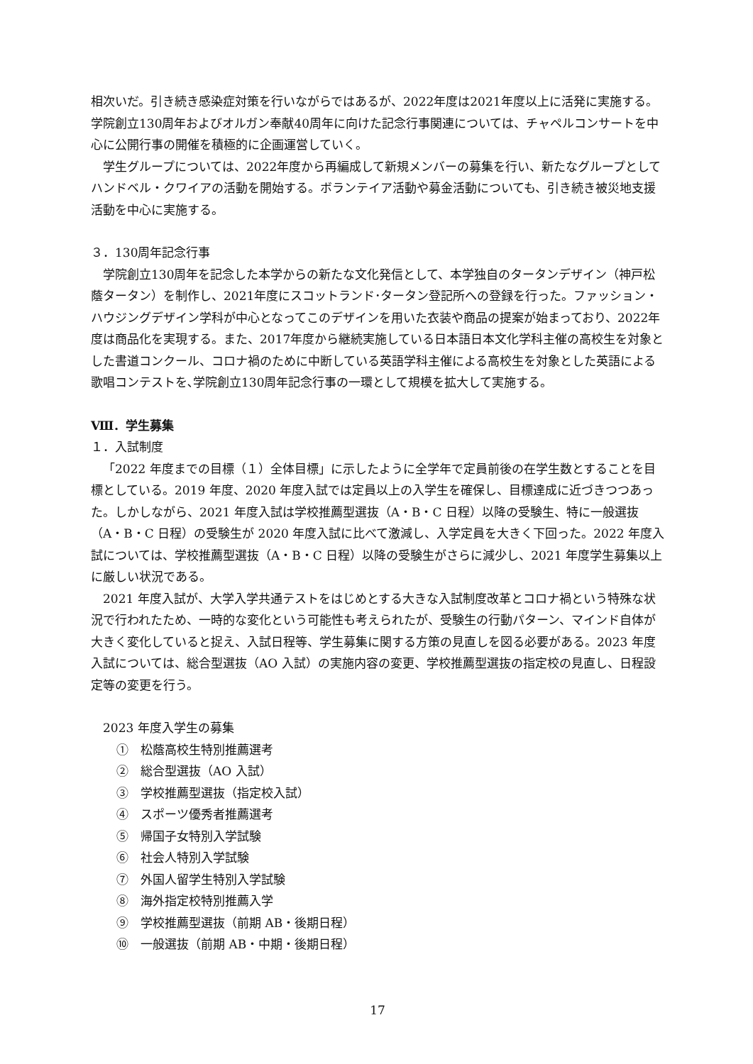相次いだ。引き続き感染症対策を行いながらではあるが、2022年度は2021年度以上に活発に実施する。学院創立130周年およびオルガン奉献40周年に向けた記念行事関連については、チャペルコンサートを中心に公開行事の開催を積極的に企画運営していく。
学生グループについては、2022年度から再編成して新規メンバーの募集を行い、新たなグループとしてハンドベル・クワイアの活動を開始する。ボランテイア活動や募金活動についても、引き続き被災地支援活動を中心に実施する。
３．130周年記念行事
学院創立130周年を記念した本学からの新たな文化発信として、本学独自のタータンデザイン（神戸松蔭タータン）を制作し、2021年度にスコットランド･タータン登記所への登録を行った。ファッション・ハウジングデザイン学科が中心となってこのデザインを用いた衣装や商品の提案が始まっており、2022年度は商品化を実現する。また、2017年度から継続実施している日本語日本文化学科主催の高校生を対象とした書道コンクール、コロナ禍のために中断している英語学科主催による高校生を対象とした英語による歌唱コンテストを､学院創立130周年記念行事の一環として規模を拡大して実施する。
Ⅷ．学生募集
１．入試制度
「2022 年度までの目標（１）全体目標」に示したように全学年で定員前後の在学生数とすることを目標としている。2019 年度、2020 年度入試では定員以上の入学生を確保し、目標達成に近づきつつあった。しかしながら、2021 年度入試は学校推薦型選抜（A・B・C 日程）以降の受験生、特に一般選抜（A・B・C 日程）の受験生が 2020 年度入試に比べて激減し、入学定員を大きく下回った。2022 年度入試については、学校推薦型選抜（A・B・C 日程）以降の受験生がさらに減少し、2021 年度学生募集以上に厳しい状況である。
2021 年度入試が、大学入学共通テストをはじめとする大きな入試制度改革とコロナ禍という特殊な状況で行われたため、一時的な変化という可能性も考えられたが、受験生の行動パターン、マインド自体が大きく変化していると捉え、入試日程等、学生募集に関する方策の見直しを図る必要がある。2023 年度入試については、総合型選抜（AO 入試）の実施内容の変更、学校推薦型選抜の指定校の見直し、日程設定等の変更を行う。
2023 年度入学生の募集
①　松蔭高校生特別推薦選考
②　総合型選抜（AO 入試）
③　学校推薦型選抜（指定校入試）
④　スポーツ優秀者推薦選考
⑤　帰国子女特別入学試験
⑥　社会人特別入学試験
⑦　外国人留学生特別入学試験
⑧　海外指定校特別推薦入学
⑨　学校推薦型選抜（前期 AB・後期日程）
⑩　一般選抜（前期 AB・中期・後期日程）
17